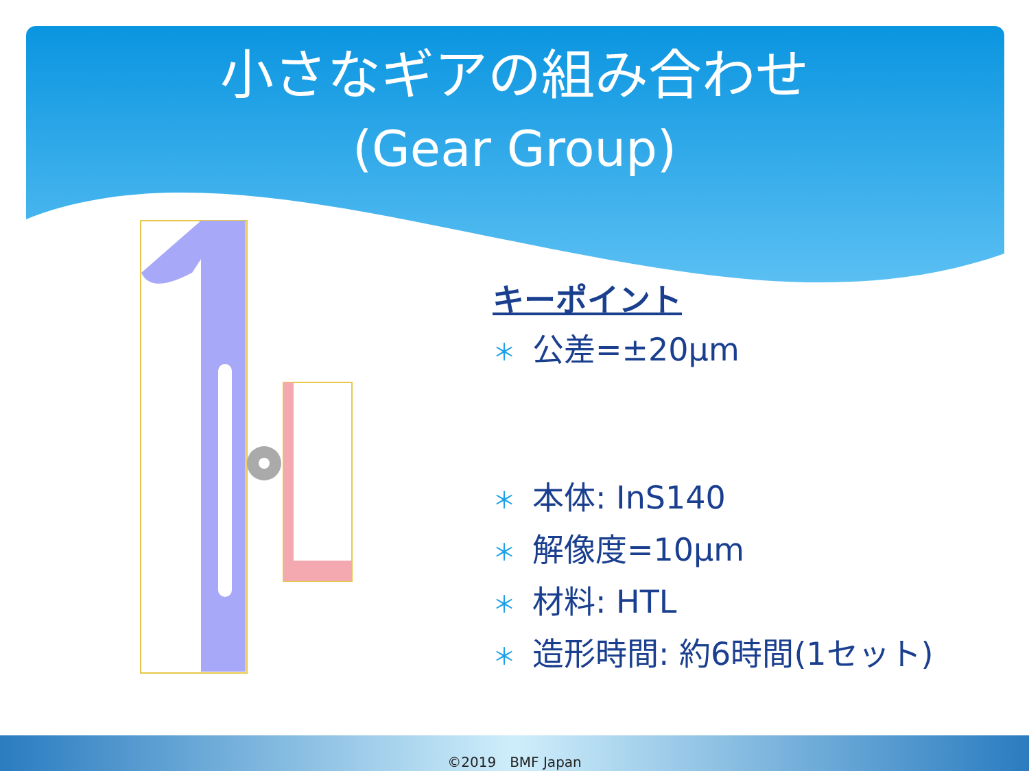小さなギアの組み合わせ
(Gear Group)
キーポイント
＊ 公差=±20μm
＊ 本体: InS140
＊ 解像度=10μm
＊ 材料: HTL
＊ 造形時間: 約6時間(1セット)
©2019　BMF Japan